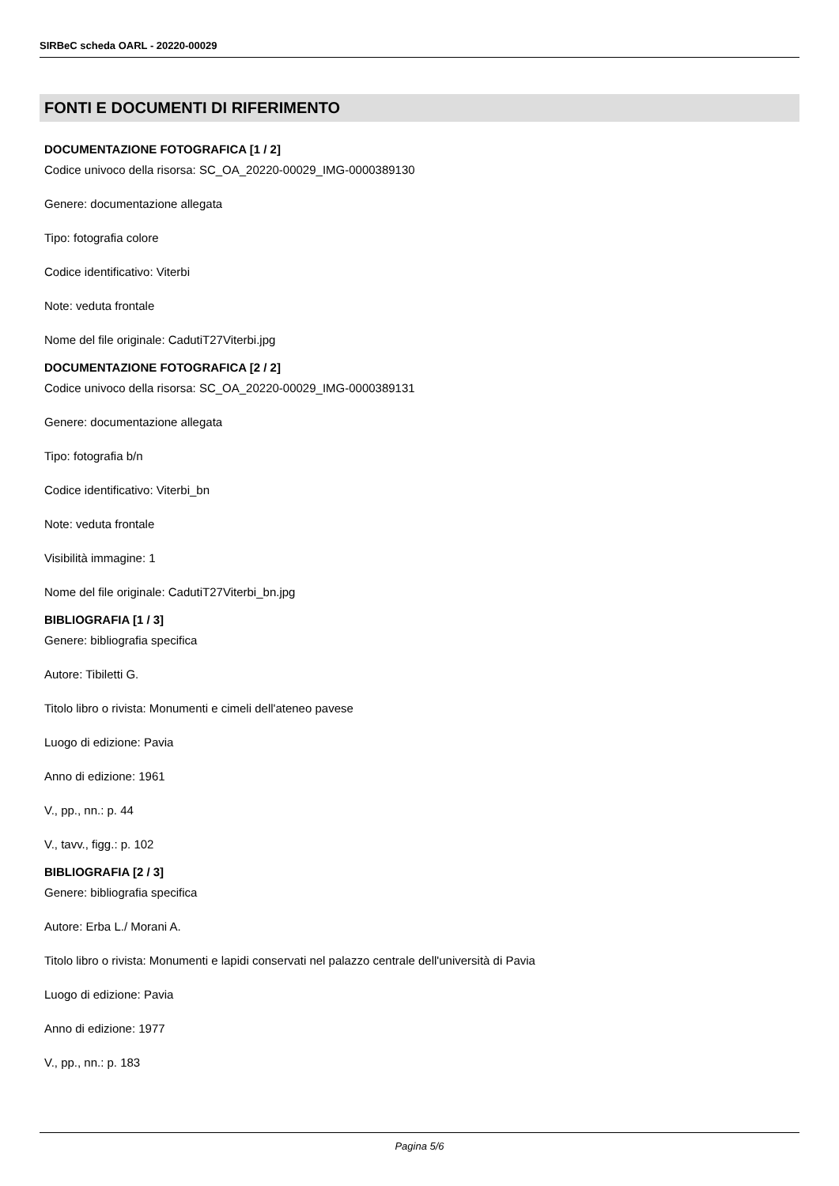SIRBeC scheda OARL - 20220-00029
FONTI E DOCUMENTI DI RIFERIMENTO
DOCUMENTAZIONE FOTOGRAFICA [1 / 2]
Codice univoco della risorsa: SC_OA_20220-00029_IMG-0000389130
Genere: documentazione allegata
Tipo: fotografia colore
Codice identificativo: Viterbi
Note: veduta frontale
Nome del file originale: CadutiT27Viterbi.jpg
DOCUMENTAZIONE FOTOGRAFICA [2 / 2]
Codice univoco della risorsa: SC_OA_20220-00029_IMG-0000389131
Genere: documentazione allegata
Tipo: fotografia b/n
Codice identificativo: Viterbi_bn
Note: veduta frontale
Visibilità immagine: 1
Nome del file originale: CadutiT27Viterbi_bn.jpg
BIBLIOGRAFIA [1 / 3]
Genere: bibliografia specifica
Autore: Tibiletti G.
Titolo libro o rivista: Monumenti e cimeli dell'ateneo pavese
Luogo di edizione: Pavia
Anno di edizione: 1961
V., pp., nn.: p. 44
V., tavv., figg.: p. 102
BIBLIOGRAFIA [2 / 3]
Genere: bibliografia specifica
Autore: Erba L./ Morani A.
Titolo libro o rivista: Monumenti e lapidi conservati nel palazzo centrale dell'università di Pavia
Luogo di edizione: Pavia
Anno di edizione: 1977
V., pp., nn.: p. 183
Pagina 5/6